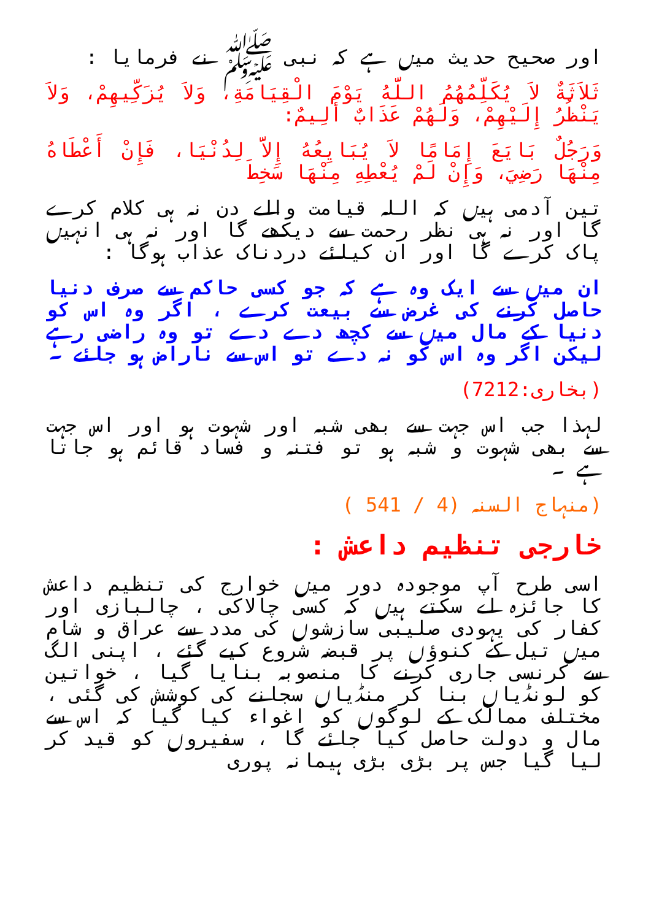اور صحیح حدیث میں ہے کہ نبی ﷺ نے فرمایا :
ثَلاَثَةٌ لاَ يُكَلِّمُهُمُ اللَّهُ يَوْمَ الْقِيَامَةِ، وَلاَ يُزَكِّيهِمْ، وَلاَ يَنْظُرُ إِلَيْهِمْ، وَلَهُمْ عَذَابٌ أَلِيمٌ:
وَرَجُلٌ بَايَعَ إِمَامًا لاَ يُبَايِعُهُ إِلاَّ لِدُنْيَا، فَإِنْ أَعْطَاهُ مِنْهَا رَضِيَ، وَإِنْ لَمْ يُعْطِهِ مِنْهَا سَخِطَ
تین آدمی ہیں کہ اللہ قیامت والے دن نہ ہی کلام کرے گا اور نہ ہی نظر رحمت سے دیکھے گا اور نہ ہی انہیں پاک کرے گا اور ان کیلئے دردناک عذاب ہوگا :
ان میں سے ایک وہ ہے کہ جو کسی حاکم سے صرف دنیا حاصل کرنے کی غرض سے بیعت کرے ، اگر وہ اس کو دنیا کے مال میں سے کچھ دے دے تو وہ راضی رہے لیکن اگر وہ اس کو نہ دے تو اس سے ناراض ہو جائے ۔
(بخاری:7212)
لہذا جب اس جہت سے بھی شبہ اور شہوت ہو اور اس جہت سے بھی شہوت و شبہ ہو تو فتنہ و فساد قائم ہو جاتا ہے ۔
(منہاج السنہ (4 / 541 )
خارجی تنظیم داعش :
اسی طرح آپ موجودہ دور میں خوارج کی تنظیم داعش کا جائزہ لے سکتے ہیں کہ کسی چالاکی ، چالبازی اور کفار کی یہودی صلیبی سازشوں کی مدد سے عراق و شام میں تیل کے کنوؤں پر قبضہ شروع کیے گئے ، اپنی الگ سے کرنسی جاری کرنے کا منصوبہ بنایا گیا ، خواتین کو لونڈیاں بنا کر منڈیاں سجانے کی کوشش کی گئی ، مختلف ممالک کے لوگوں کو اغواء کیا گیا کہ اس سے مال و دولت حاصل کیا جائے گا ، سفیروں کو قید کر لیا گیا جس پر بڑی بڑی ہیمانہ پوری